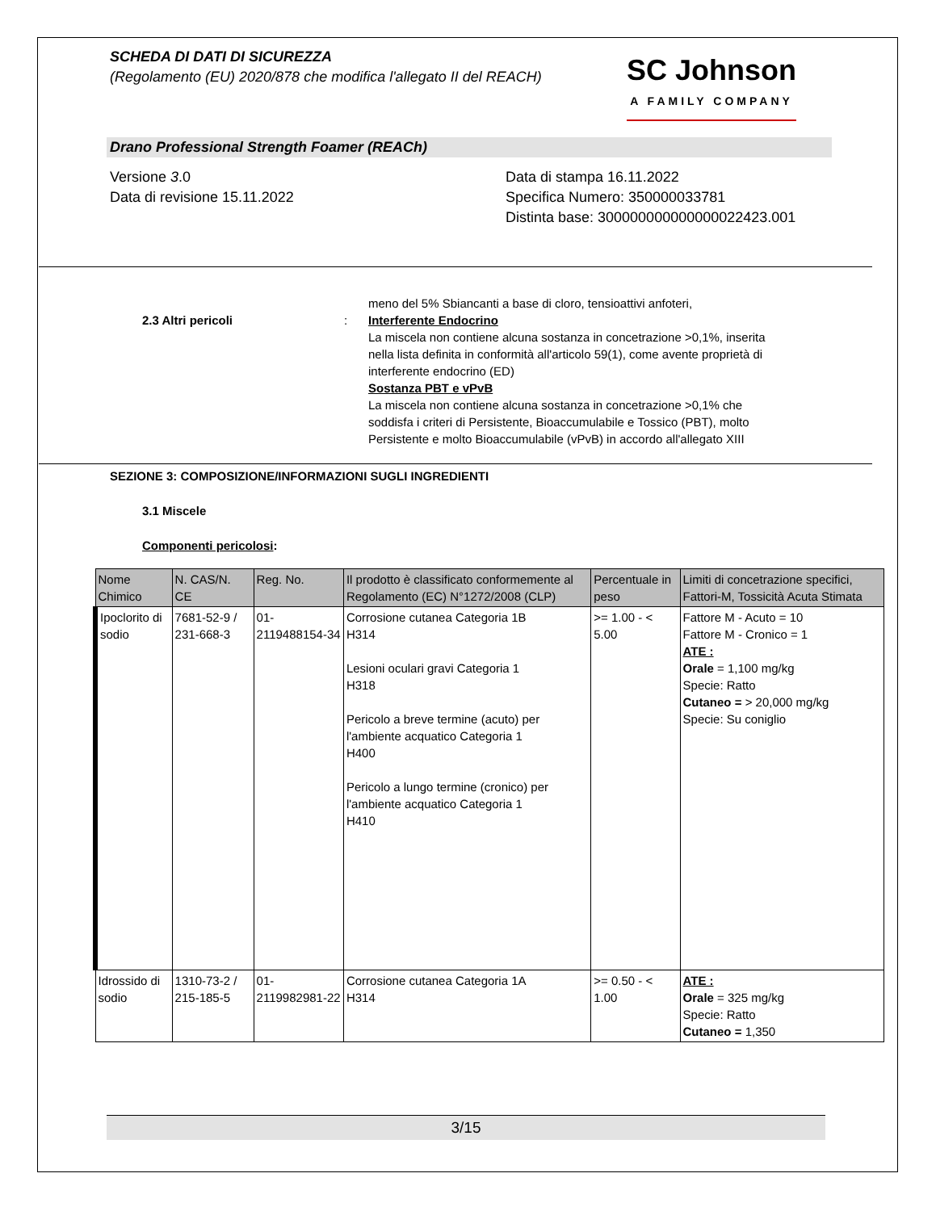SCHEDA DI DATI DI SICUREZZA
(Regolamento (EU) 2020/878 che modifica l'allegato II del REACH)
SC Johnson
A FAMILY COMPANY
Drano Professional Strength Foamer (REACh)
Versione 3.0
Data di revisione 15.11.2022
Data di stampa 16.11.2022
Specifica Numero: 350000033781
Distinta base: 300000000000000022423.001
2.3 Altri pericoli :
meno del 5% Sbiancanti a base di cloro, tensioattivi anfoteri,
Interferente Endocrino
La miscela non contiene alcuna sostanza in concetrazione >0,1%, inserita nella lista definita in conformità all'articolo 59(1), come avente proprietà di interferente endocrino (ED)
Sostanza PBT e vPvB
La miscela non contiene alcuna sostanza in concetrazione >0,1% che soddisfa i criteri di Persistente, Bioaccumulabile e Tossico (PBT), molto Persistente e molto Bioaccumulabile (vPvB) in accordo all'allegato XIII
SEZIONE 3: COMPOSIZIONE/INFORMAZIONI SUGLI INGREDIENTI
3.1 Miscele
Componenti pericolosi:
| Nome Chimico | N. CAS/N. CE | Reg. No. | Il prodotto è classificato conformemente al Regolamento (EC) N°1272/2008 (CLP) | Percentuale in peso | Limiti di concetrazione specifici, Fattori-M, Tossicità Acuta Stimata |
| --- | --- | --- | --- | --- | --- |
| Ipoclorito di sodio | 7681-52-9 / 231-668-3 | 01-2119488154-34 | Corrosione cutanea Categoria 1B H314 Lesioni oculari gravi Categoria 1 H318 Pericolo a breve termine (acuto) per l'ambiente acquatico Categoria 1 H400 Pericolo a lungo termine (cronico) per l'ambiente acquatico Categoria 1 H410 | >= 1.00 - < 5.00 | Fattore M - Acuto = 10 Fattore M - Cronico = 1 ATE : Orale = 1,100 mg/kg Specie: Ratto Cutaneo = > 20,000 mg/kg Specie: Su coniglio |
| Idrossido di sodio | 1310-73-2 / 215-185-5 | 01-2119982981-22 | Corrosione cutanea Categoria 1A H314 | >= 0.50 - < 1.00 | ATE : Orale = 325 mg/kg Specie: Ratto Cutaneo = 1,350 |
3/15